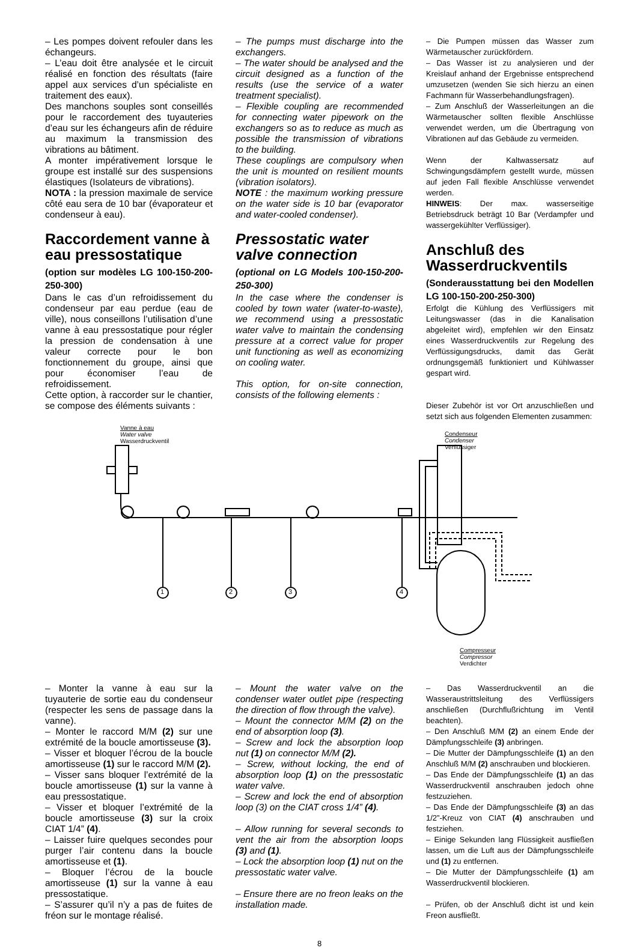– Les pompes doivent refouler dans les échangeurs.
– L’eau doit être analysée et le circuit réalisé en fonction des résultats (faire appel aux services d’un spécialiste en traitement des eaux).
Des manchons souples sont conseillés pour le raccordement des tuyauteries d’eau sur les échangeurs afin de réduire au maximum la transmission des vibrations au bâtiment.
A monter impérativement lorsque le groupe est installé sur des suspensions élastiques (Isolateurs de vibrations).
NOTA : la pression maximale de service côté eau sera de 10 bar (évaporateur et condenseur à eau).
Raccordement vanne à eau pressostatique
(option sur modèles LG 100-150-200-250-300)
Dans le cas d’un refroidissement du condenseur par eau perdue (eau de ville), nous conseillons l’utilisation d’une vanne à eau pressostatique pour régler la pression de condensation à une valeur correcte pour le bon fonctionnement du groupe, ainsi que pour économiser l’eau de refroidissement.
Cette option, à raccorder sur le chantier, se compose des éléments suivants :
– The pumps must discharge into the exchangers.
– The water should be analysed and the circuit designed as a function of the results (use the service of a water treatment specialist).
– Flexible coupling are recommended for connecting water pipework on the exchangers so as to reduce as much as possible the transmission of vibrations to the building.
These couplings are compulsory when the unit is mounted on resilient mounts (vibration isolators).
NOTE : the maximum working pressure on the water side is 10 bar (evaporator and water-cooled condenser).
Pressostatic water valve connection
(optional on LG Models 100-150-200-250-300)
In the case where the condenser is cooled by town water (water-to-waste), we recommend using a pressostatic water valve to maintain the condensing pressure at a correct value for proper unit functioning as well as economizing on cooling water.
This option, for on-site connection, consists of the following elements :
– Die Pumpen müssen das Wasser zum Wärmetauscher zurückfördern.
– Das Wasser ist zu analysieren und der Kreislauf anhand der Ergebnisse entsprechend umzusetzen (wenden Sie sich hierzu an einen Fachmann für Wasserbehandlungsfragen).
– Zum Anschluß der Wasserleitungen an die Wärmetauscher sollten flexible Anschlüsse verwendet werden, um die Übertragung von Vibrationen auf das Gebäude zu vermeiden.
Wenn der Kaltwassersatz auf Schwingungsdämpfern gestellt wurde, müssen auf jeden Fall flexible Anschlüsse verwendet werden.
HINWEIS: Der max. wasserseitige Betriebsdruck beträgt 10 Bar (Verdampfer und wassergekühlter Verflüssiger).
Anschluß des Wasserdruckventils
(Sonderausstattung bei den Modellen LG 100-150-200-250-300)
Erfolgt die Kühlung des Verflüssigers mit Leitungswasser (das in die Kanalisation abgeleitet wird), empfehlen wir den Einsatz eines Wasserdruckventils zur Regelung des Verflüssigungsdrucks, damit das Gerät ordnungsgemäß funktioniert und Kühlwasser gespart wird.
Dieser Zubehör ist vor Ort anzuschließen und setzt sich aus folgenden Elementen zusammen:
Vanne à eau
Water valve
Wasserdruckventil
Condenseur
Condenser
Verflüssiger
Compresseur
Compressor
Verdichter
1 2 3 4
– Monter la vanne à eau sur la tuyauterie de sortie eau du condenseur (respecter les sens de passage dans la vanne).
– Monter le raccord M/M (2) sur une extrémité de la boucle amortisseuse (3).
– Visser et bloquer l’écrou de la boucle amortisseuse (1) sur le raccord M/M (2).
– Visser sans bloquer l’extrémité de la boucle amortisseuse (1) sur la vanne à eau pressostatique.
– Visser et bloquer l’extrémité de la boucle amortisseuse (3) sur la croix CIAT 1/4” (4).
– Laisser fuire quelques secondes pour purger l’air contenu dans la boucle amortisseuse et (1).
– Bloquer l’écrou de la boucle amortisseuse (1) sur la vanne à eau pressostatique.
– S’assurer qu’il n’y a pas de fuites de fréon sur le montage réalisé.
– Mount the water valve on the condenser water outlet pipe (respecting the direction of flow through the valve).
– Mount the connector M/M (2) on the end of absorption loop (3).
– Screw and lock the absorption loop nut (1) on connector M/M (2).
– Screw, without locking, the end of absorption loop (1) on the pressostatic water valve.
– Screw and lock the end of absorption loop (3) on the CIAT cross 1/4” (4).
– Allow running for several seconds to vent the air from the absorption loops (3) and (1).
– Lock the absorption loop (1) nut on the pressostatic water valve.
– Ensure there are no freon leaks on the installation made.
– Das Wasserdruckventil an die Wasseraustrittsleitung des Verflüssigers anschließen (Durchflußrichtung im Ventil beachten).
– Den Anschluß M/M (2) an einem Ende der Dämpfungsschleife (3) anbringen.
– Die Mutter der Dämpfungsschleife (1) an den Anschluß M/M (2) anschrauben und blockieren.
– Das Ende der Dämpfungsschleife (1) an das Wasserdruckventil anschrauben jedoch ohne festzuziehen.
– Das Ende der Dämpfungsschleife (3) an das 1/2”-Kreuz von CIAT (4) anschrauben und festziehen.
– Einige Sekunden lang Flüssigkeit ausfließen lassen, um die Luft aus der Dämpfungsschleife und (1) zu entfernen.
– Die Mutter der Dämpfungsschleife (1) am Wasserdruckventil blockieren.
– Prüfen, ob der Anschluß dicht ist und kein Freon ausfließt.
8